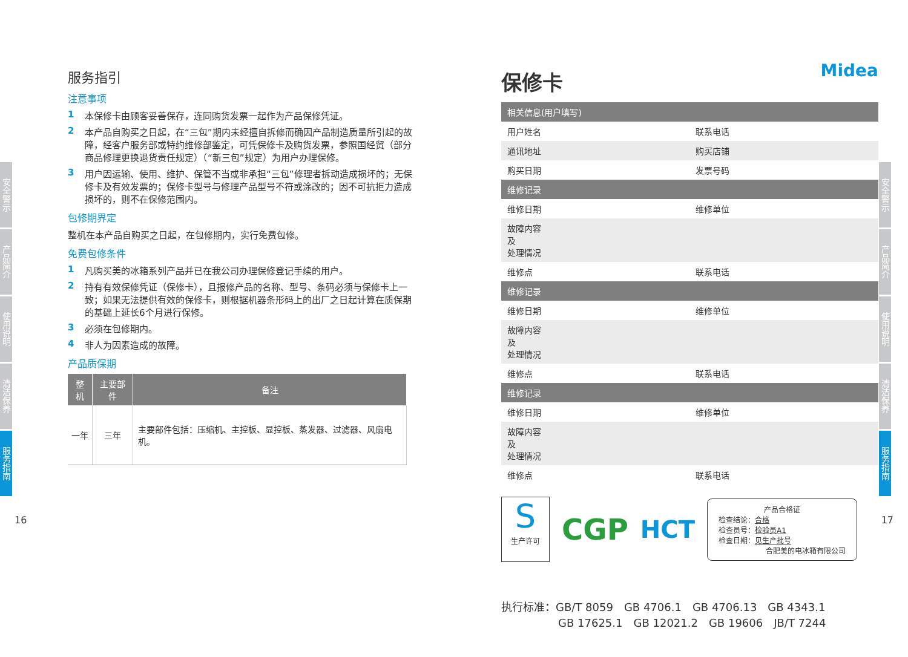安全警示
产品简介
使用说明
清洁保养
服务指南
安全警示
产品简介
使用说明
清洁保养
服务指南
16 17
服务指引
注意事项
1 本保修卡由顾客妥善保存，连同购货发票一起作为产品保修凭证。
2 本产品自购买之日起，在“三包”期内未经擅自拆修而确因产品制造质量所引起的故障，经客户服务部或特约维修部鉴定，可凭保修卡及购货发票，参照国经贸（部分商品修理更换退货责任规定）（“新三包”规定）为用户办理保修。
3 用户因运输、使用、维护、保管不当或非承担“三包”修理者拆动造成损坏的；无保修卡及有效发票的；保修卡型号与修理产品型号不符或涂改的；因不可抗拒力造成损坏的，则不在保修范围内。
包修期界定
整机在本产品自购买之日起，在包修期内，实行免费包修。
免费包修条件
1 凡购买美的冰箱系列产品并已在我公司办理保修登记手续的用户。
2 持有有效保修凭证（保修卡），且报修产品的名称、型号、条码必须与保修卡上一致；如果无法提供有效的保修卡，则根据机器条形码上的出厂之日起计算在质保期的基础上延长6个月进行保修。
3 必须在包修期内。
4 非人为因素造成的故障。
产品质保期
| 整机 | 主要部件 | 备注 |
| --- | --- | --- |
| 一年 | 三年 | 主要部件包括：压缩机、主控板、显控板、蒸发器、过滤器、风扇电机。 |
保修卡 Midea
| 相关信息(用户填写) | | | |
| 用户姓名 | | 联系电话 | |
| 通讯地址 | | 购买店铺 | |
| 购买日期 | | 发票号码 | |
| 维修记录 | | | |
| 维修日期 | | 维修单位 | |
| 故障内容 及 处理情况 | | | |
| 维修点 | | 联系电话 | |
| 维修记录 | | | |
| 维修日期 | | 维修单位 | |
| 故障内容 及 处理情况 | | | |
| 维修点 | | 联系电话 | |
| 维修记录 | | | |
| 维修日期 | | 维修单位 | |
| 故障内容 及 处理情况 | | | |
| 维修点 | | 联系电话 | |
S
生产许可
CGP
HCT
产品合格证
检查结论：合格
检查员号：检验员A1
检查日期：见生产批号
合肥美的电冰箱有限公司
执行标准：GB/T 8059　GB 4706.1　GB 4706.13　GB 4343.1
GB 17625.1　GB 12021.2　GB 19606　JB/T 7244